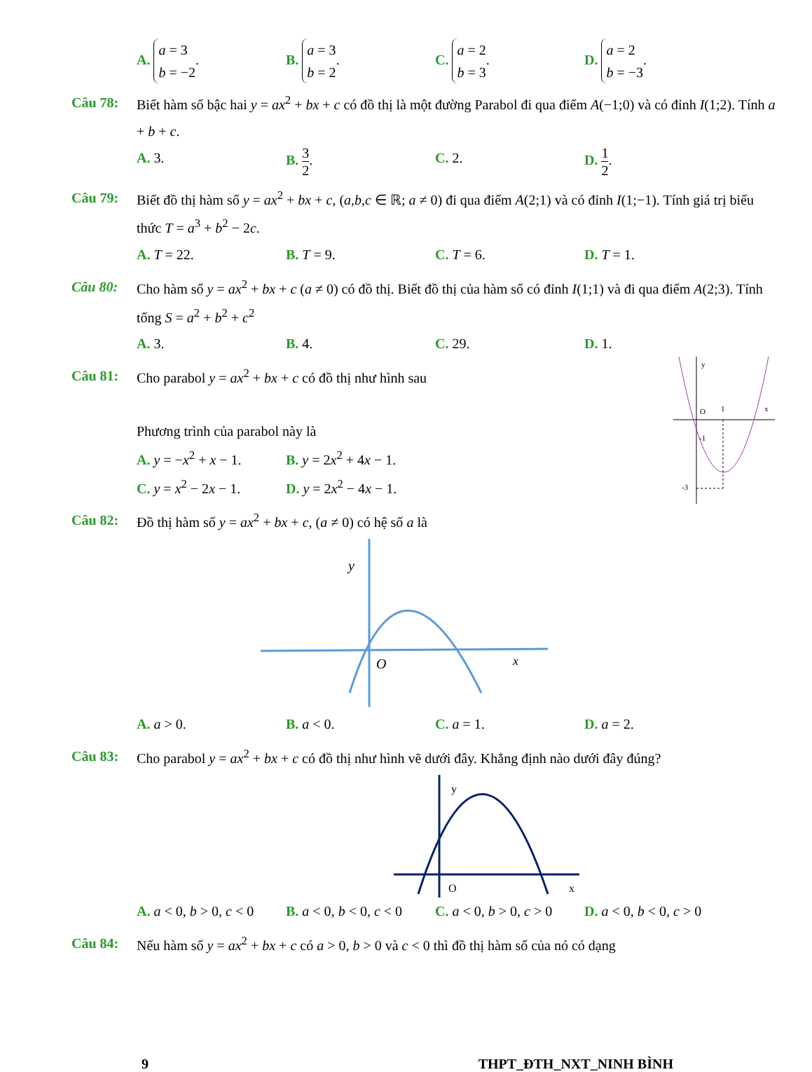A. a = 3
b = −2.
B. a = 3
b = 2.
C. a = 2
b = 3.
D. a = 2
b = −3.
Câu 78: Biết hàm số bậc hai y = ax<sup>2</sup> + bx + c có đồ thị là một đường Parabol đi qua điểm A(−1;0) và có đỉnh I(1;2). Tính a + b + c.
A. 3. B. 3 2. C. 2. D. 1 2.
Câu 79: Biết đồ thị hàm số y = ax<sup>2</sup> + bx + c, (a,b,c ∈ ℝ; a ≠ 0) đi qua điểm A(2;1) và có đỉnh I(1;−1). Tính giá trị biểu thức T = a<sup>3</sup> + b<sup>2</sup> − 2c.
A. T = 22. B. T = 9. C. T = 6. D. T = 1.
Câu 80: Cho hàm số y = ax<sup>2</sup> + bx + c (a ≠ 0) có đồ thị. Biết đồ thị của hàm số có đỉnh I(1;1) và đi qua điểm A(2;3). Tính tổng S = a<sup>2</sup> + b<sup>2</sup> + c<sup>2</sup>
A. 3. B. 4. C. 29. D. 1.
Câu 81: Cho parabol y = ax<sup>2</sup> + bx + c có đồ thị như hình sau
Phương trình của parabol này là
A. y = −x<sup>2</sup> + x − 1.
B. y = 2x<sup>2</sup> + 4x − 1.
C. y = x<sup>2</sup> − 2x − 1.
D. y = 2x<sup>2</sup> − 4x − 1.
Câu 82: Đồ thị hàm số y = ax<sup>2</sup> + bx + c, (a ≠ 0) có hệ số a là
y
O
1
x
-1
-3
y
O
x
A. a > 0. B. a < 0. C. a = 1. D. a = 2.
Câu 83: Cho parabol y = ax<sup>2</sup> + bx + c có đồ thị như hình vẽ dưới đây. Khẳng định nào dưới đây đúng?
y
O
x
A. a < 0, b > 0, c < 0
B. a < 0, b < 0, c < 0
C. a < 0, b > 0, c > 0
D. a < 0, b < 0, c > 0
Câu 84: Nếu hàm số y = ax<sup>2</sup> + bx + c có a > 0, b > 0 và c < 0 thì đồ thị hàm số của nó có dạng
9 THPT_ĐTH_NXT_NINH BÌNH